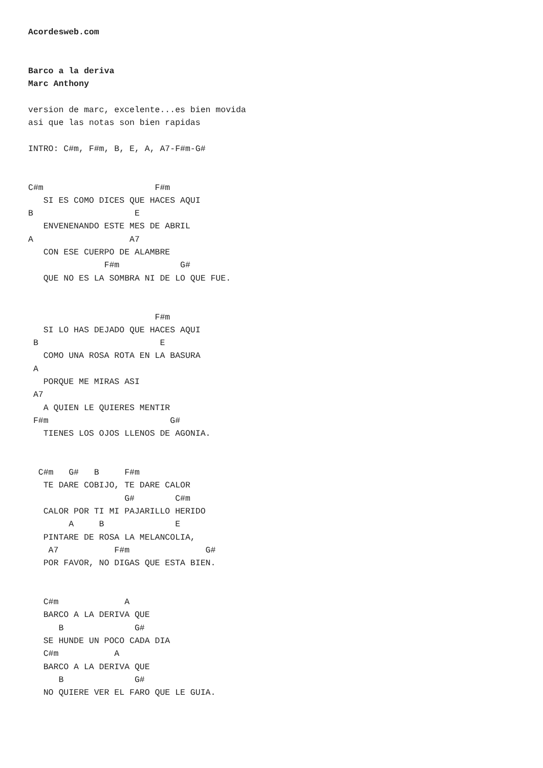Acordesweb.com


Barco a la deriva
Marc Anthony

version de marc, excelente...es bien movida
asi que las notas son bien rapidas

INTRO: C#m, F#m, B, E, A, A7-F#m-G#


C#m                      F#m
   SI ES COMO DICES QUE HACES AQUI
B                    E
   ENVENENANDO ESTE MES DE ABRIL
A                   A7
   CON ESE CUERPO DE ALAMBRE
               F#m            G#
   QUE NO ES LA SOMBRA NI DE LO QUE FUE.


                         F#m
   SI LO HAS DEJADO QUE HACES AQUI
 B                        E
   COMO UNA ROSA ROTA EN LA BASURA
 A
   PORQUE ME MIRAS ASI
 A7
   A QUIEN LE QUIERES MENTIR
 F#m                        G#
   TIENES LOS OJOS LLENOS DE AGONIA.


  C#m   G#   B     F#m
   TE DARE COBIJO, TE DARE CALOR
                   G#        C#m
   CALOR POR TI MI PAJARILLO HERIDO
        A     B              E
   PINTARE DE ROSA LA MELANCOLIA,
    A7           F#m               G#
   POR FAVOR, NO DIGAS QUE ESTA BIEN.


   C#m             A
   BARCO A LA DERIVA QUE
      B              G#
   SE HUNDE UN POCO CADA DIA
   C#m           A
   BARCO A LA DERIVA QUE
      B              G#
   NO QUIERE VER EL FARO QUE LE GUIA.